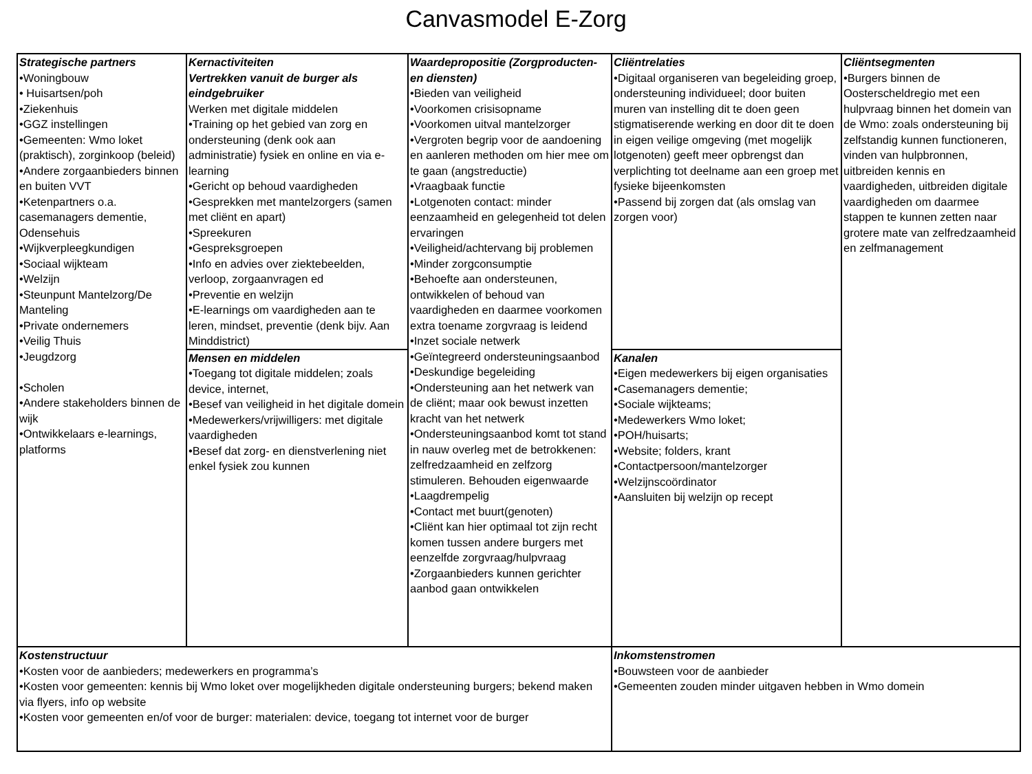Canvasmodel E-Zorg
| Strategische partners •Woningbouw • Huisartsen/poh •Ziekenhuis •GGZ instellingen •Gemeenten: Wmo loket (praktisch), zorginkoop (beleid) •Andere zorgaanbieders binnen en buiten VVT •Ketenpartners o.a. casemanagers dementie, Odensehuis •Wijkverpleegkundigen •Sociaal wijkteam •Welzijn •Steunpunt Mantelzorg/De Manteling •Private ondernemers •Veilig Thuis •Jeugdzorg •Scholen •Andere stakeholders binnen de wijk •Ontwikkelaars e-learnings, platforms | Kernactiviteiten Vertrekken vanuit de burger als eindgebruiker Werken met digitale middelen •Training op het gebied van zorg en ondersteuning (denk ook aan administratie) fysiek en online en via e-learning •Gericht op behoud vaardigheden •Gesprekken met mantelzorgers (samen met cliënt en apart) •Spreekuren •Gespreksgroepen •Info en advies over ziektebeelden, verloop, zorgaanvragen ed •Preventie en welzijn •E-learnings om vaardigheden aan te leren, mindset, preventie (denk bijv. Aan Minddistrict) | Waardepropositie (Zorgproducten- en diensten) •Bieden van veiligheid •Voorkomen crisisopname •Voorkomen uitval mantelzorger •Vergroten begrip voor de aandoening en aanleren methoden om hier mee om te gaan (angstreductie) •Vraagbaak functie •Lotgenoten contact: minder eenzaamheid en gelegenheid tot delen ervaringen •Veiligheid/achtervang bij problemen •Minder zorgconsumptie •Behoefte aan ondersteunen, ontwikkelen of behoud van vaardigheden en daarmee voorkomen extra toename zorgvraag is leidend •Inzet sociale netwerk •Geïntegreerd ondersteuningsaanbod •Deskundige begeleiding •Ondersteuning aan het netwerk van de cliënt; maar ook bewust inzetten kracht van het netwerk •Ondersteuningsaanbod komt tot stand in nauw overleg met de betrokkenen: zelfredzaamheid en zelfzorg stimuleren. Behouden eigenwaarde •Laagdrempelig •Contact met buurt(genoten) •Cliënt kan hier optimaal tot zijn recht komen tussen andere burgers met eenzelfde zorgvraag/hulpvraag •Zorgaanbieders kunnen gerichter aanbod gaan ontwikkelen | Cliëntrelaties •Digitaal organiseren van begeleiding groep, ondersteuning individueel; door buiten muren van instelling dit te doen geen stigmatiserende werking en door dit te doen in eigen veilige omgeving (met mogelijk lotgenoten) geeft meer opbrengst dan verplichting tot deelname aan een groep met fysieke bijeenkomsten •Passend bij zorgen dat (als omslag van zorgen voor) | Cliëntsegmenten •Burgers binnen de Oosterscheldregio met een hulpvraag binnen het domein van de Wmo: zoals ondersteuning bij zelfstandig kunnen functioneren, vinden van hulpbronnen, uitbreiden kennis en vaardigheden, uitbreiden digitale vaardigheden om daarmee stappen te kunnen zetten naar grotere mate van zelfredzaamheid en zelfmanagement |
| | Mensen en middelen •Toegang tot digitale middelen; zoals device, internet, •Besef van veiligheid in het digitale domein •Medewerkers/vrijwilligers: met digitale vaardigheden •Besef dat zorg- en dienstverlening niet enkel fysiek zou kunnen | | Kanalen •Eigen medewerkers bij eigen organisaties •Casemanagers dementie; •Sociale wijkteams; •Medewerkers Wmo loket; •POH/huisarts; •Website; folders, krant •Contactpersoon/mantelzorger •Welzijnscoördinator •Aansluiten bij welzijn op recept | |
| Kostenstructuur •Kosten voor de aanbieders; medewerkers en programma’s •Kosten voor gemeenten: kennis bij Wmo loket over mogelijkheden digitale ondersteuning burgers; bekend maken via flyers, info op website •Kosten voor gemeenten en/of voor de burger: materialen: device, toegang tot internet voor de burger | | | Inkomstenstromen •Bouwsteen voor de aanbieder •Gemeenten zouden minder uitgaven hebben in Wmo domein | |